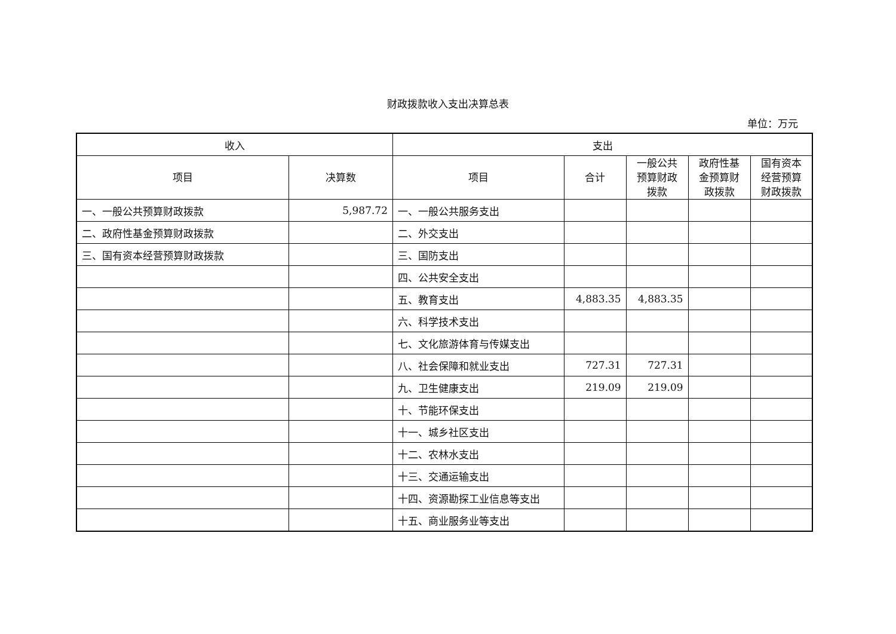财政拨款收入支出决算总表
单位：万元
| 收入 | | 支出 | | | | |
| --- | --- | --- | --- | --- | --- | --- |
| 项目 | 决算数 | 项目 | 合计 | 一般公共 预算财政 拨款 | 政府性基 金预算财 政拨款 | 国有资本 经营预算 财政拨款 |
| 一、一般公共预算财政拨款 | 5,987.72 | 一、一般公共服务支出 | | | | |
| 二、政府性基金预算财政拨款 | | 二、外交支出 | | | | |
| 三、国有资本经营预算财政拨款 | | 三、国防支出 | | | | |
| | | 四、公共安全支出 | | | | |
| | | 五、教育支出 | 4,883.35 | 4,883.35 | | |
| | | 六、科学技术支出 | | | | |
| | | 七、文化旅游体育与传媒支出 | | | | |
| | | 八、社会保障和就业支出 | 727.31 | 727.31 | | |
| | | 九、卫生健康支出 | 219.09 | 219.09 | | |
| | | 十、节能环保支出 | | | | |
| | | 十一、城乡社区支出 | | | | |
| | | 十二、农林水支出 | | | | |
| | | 十三、交通运输支出 | | | | |
| | | 十四、资源勘探工业信息等支出 | | | | |
| | | 十五、商业服务业等支出 | | | | |